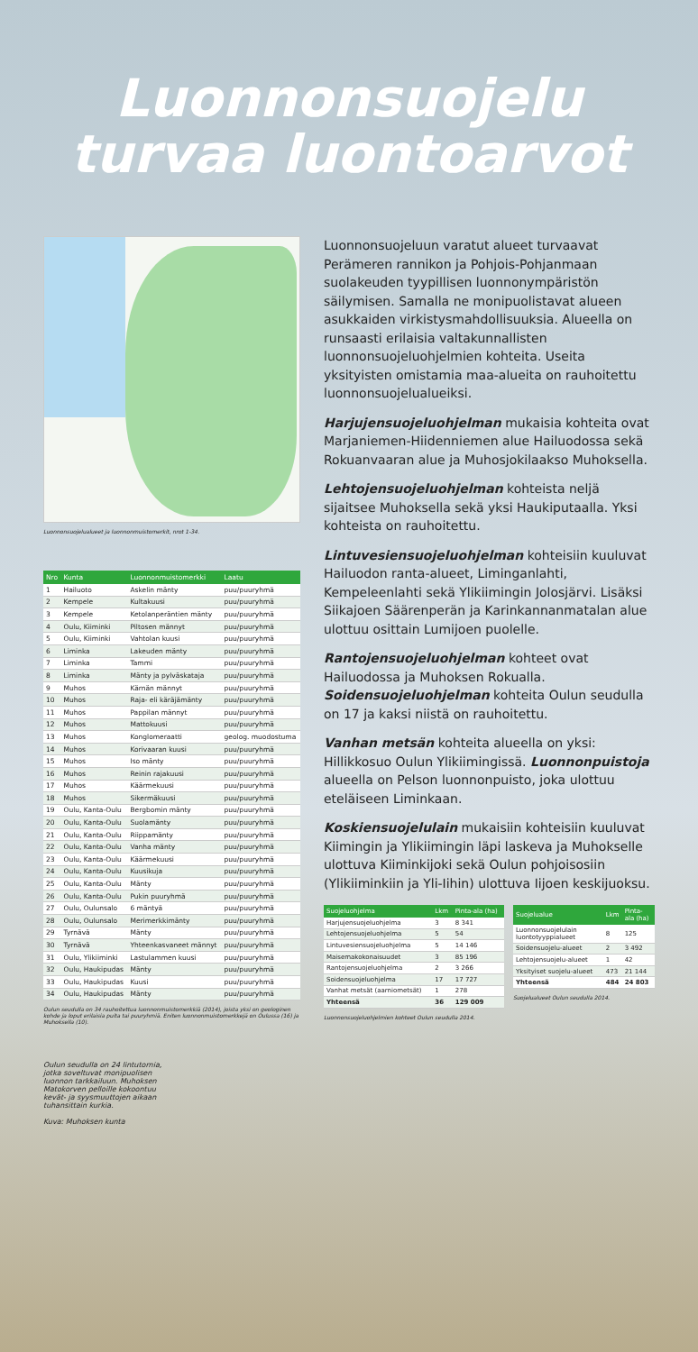Luonnonsuojelu
turvaa luontoarvot
Luonnonsuojelualueet ja luonnonmuistomerkit, nrot 1-34.
| Nro | Kunta | Luonnonmuistomerkki | Laatu |
| --- | --- | --- | --- |
| 1 | Hailuoto | Askelin mänty | puu/puuryhmä |
| 2 | Kempele | Kultakuusi | puu/puuryhmä |
| 3 | Kempele | Ketolanperäntien mänty | puu/puuryhmä |
| 4 | Oulu, Kiiminki | Piltosen männyt | puu/puuryhmä |
| 5 | Oulu, Kiiminki | Vahtolan kuusi | puu/puuryhmä |
| 6 | Liminka | Lakeuden mänty | puu/puuryhmä |
| 7 | Liminka | Tammi | puu/puuryhmä |
| 8 | Liminka | Mänty ja pylväskataja | puu/puuryhmä |
| 9 | Muhos | Kärnän männyt | puu/puuryhmä |
| 10 | Muhos | Raja- eli käräjämänty | puu/puuryhmä |
| 11 | Muhos | Pappilan männyt | puu/puuryhmä |
| 12 | Muhos | Mattokuusi | puu/puuryhmä |
| 13 | Muhos | Konglomeraatti | geolog. muodostuma |
| 14 | Muhos | Korivaaran kuusi | puu/puuryhmä |
| 15 | Muhos | Iso mänty | puu/puuryhmä |
| 16 | Muhos | Reinin rajakuusi | puu/puuryhmä |
| 17 | Muhos | Käärmekuusi | puu/puuryhmä |
| 18 | Muhos | Sikermäkuusi | puu/puuryhmä |
| 19 | Oulu, Kanta-Oulu | Bergbomin mänty | puu/puuryhmä |
| 20 | Oulu, Kanta-Oulu | Suolamänty | puu/puuryhmä |
| 21 | Oulu, Kanta-Oulu | Riippamänty | puu/puuryhmä |
| 22 | Oulu, Kanta-Oulu | Vanha mänty | puu/puuryhmä |
| 23 | Oulu, Kanta-Oulu | Käärmekuusi | puu/puuryhmä |
| 24 | Oulu, Kanta-Oulu | Kuusikuja | puu/puuryhmä |
| 25 | Oulu, Kanta-Oulu | Mänty | puu/puuryhmä |
| 26 | Oulu, Kanta-Oulu | Pukin puuryhmä | puu/puuryhmä |
| 27 | Oulu, Oulunsalo | 6 mäntyä | puu/puuryhmä |
| 28 | Oulu, Oulunsalo | Merimerkkimänty | puu/puuryhmä |
| 29 | Tyrnävä | Mänty | puu/puuryhmä |
| 30 | Tyrnävä | Yhteenkasvaneet männyt | puu/puuryhmä |
| 31 | Oulu, Ylikiiminki | Lastulammen kuusi | puu/puuryhmä |
| 32 | Oulu, Haukipudas | Mänty | puu/puuryhmä |
| 33 | Oulu, Haukipudas | Kuusi | puu/puuryhmä |
| 34 | Oulu, Haukipudas | Mänty | puu/puuryhmä |
Oulun seudulla on 34 rauhoitettua luonnonmuistomerkkiä (2014), joista yksi on geologinen kohde ja loput erilaisia puita tai puuryhmiä. Eniten luonnonmuistomerkkejä on Oulussa (16) ja Muhoksella (10).
Oulun seudulla on 24 lintutornia, jotka soveltuvat monipuolisen luonnon tarkkailuun. Muhoksen Matokorven pelloille kokoontuu kevät- ja syysmuuttojen aikaan tuhansittain kurkia.
Kuva: Muhoksen kunta
Luonnonsuojeluun varatut alueet turvaavat Perämeren rannikon ja Pohjois-Pohjanmaan suolakeuden tyypillisen luonnonympäristön säilymisen. Samalla ne monipuolistavat alueen asukkaiden virkistysmahdollisuuksia. Alueella on runsaasti erilaisia valtakunnallisten luonnonsuojeluohjelmien kohteita. Useita yksityisten omistamia maa-alueita on rauhoitettu luonnonsuojelualueiksi.
Harjujensuojeluohjelman mukaisia kohteita ovat Marjaniemen-Hiidenniemen alue Hailuodossa sekä Rokuanvaaran alue ja Muhosjokilaakso Muhoksella.
Lehtojensuojeluohjelman kohteista neljä sijaitsee Muhoksella sekä yksi Haukiputaalla. Yksi kohteista on rauhoitettu.
Lintuvesiensuojeluohjelman kohteisiin kuuluvat Hailuodon ranta-alueet, Liminganlahti, Kempeleenlahti sekä Ylikiimingin Jolosjärvi. Lisäksi Siikajoen Säärenperän ja Karinkannanmatalan alue ulottuu osittain Lumijoen puolelle.
Rantojensuojeluohjelman kohteet ovat Hailuodossa ja Muhoksen Rokualla. Soidensuojeluohjelman kohteita Oulun seudulla on 17 ja kaksi niistä on rauhoitettu.
Vanhan metsän kohteita alueella on yksi: Hillikkosuo Oulun Ylikiimingissä. Luonnonpuistoja alueella on Pelson luonnonpuisto, joka ulottuu eteläiseen Liminkaan.
Koskiensuojelulain mukaisiin kohteisiin kuuluvat Kiimingin ja Ylikiimingin läpi laskeva ja Muhokselle ulottuva Kiiminkijoki sekä Oulun pohjoisosiin (Ylikiiminkiin ja Yli-Iihin) ulottuva Iijoen keskijuoksu.
| Suojeluohjelma | Lkm | Pinta-ala (ha) |
| --- | --- | --- |
| Harjujensuojeluohjelma | 3 | 8 341 |
| Lehtojensuojeluohjelma | 5 | 54 |
| Lintuvesiensuojeluohjelma | 5 | 14 146 |
| Maisemakokonaisuudet | 3 | 85 196 |
| Rantojensuojeluohjelma | 2 | 3 266 |
| Soidensuojeluohjelma | 17 | 17 727 |
| Vanhat metsät (aarniometsät) | 1 | 278 |
| Yhteensä | 36 | 129 009 |
Luonnonsuojeluohjelmien kohteet Oulun seudulla 2014.
| Suojelualue | Lkm | Pinta-ala (ha) |
| --- | --- | --- |
| Luonnonsuojelulain luontotyyppialueet | 8 | 125 |
| Soidensuojelu-alueet | 2 | 3 492 |
| Lehtojensuojelu-alueet | 1 | 42 |
| Yksityiset suojelu-alueet | 473 | 21 144 |
| Yhteensä | 484 | 24 803 |
Suojelualueet Oulun seudulla 2014.